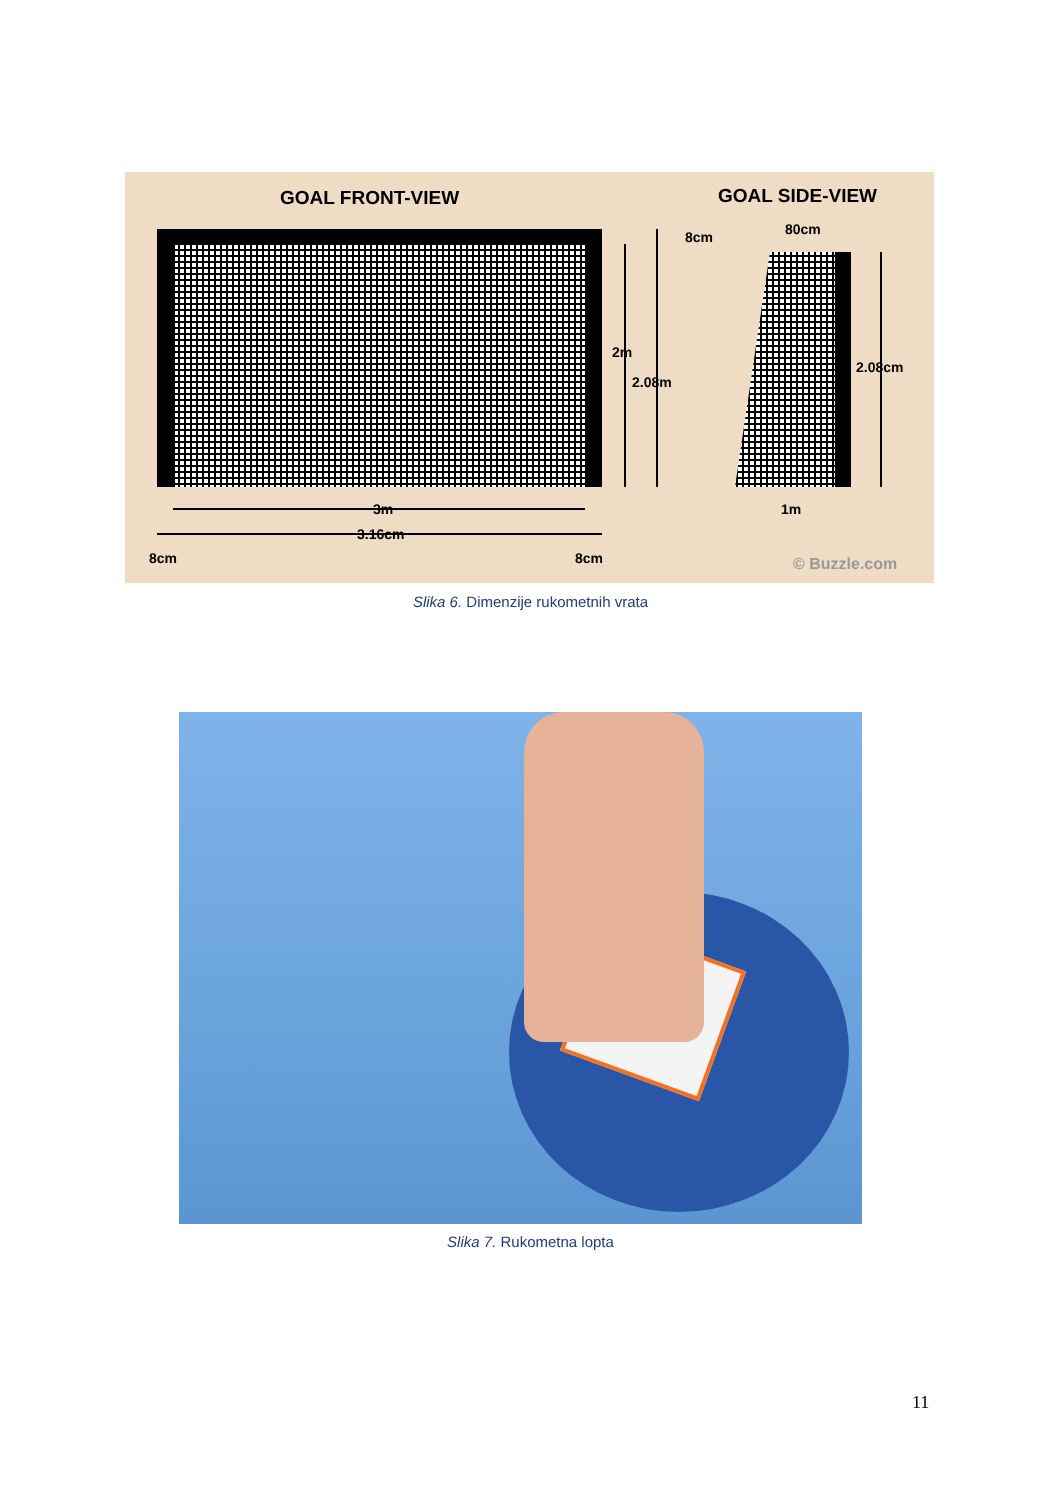GOAL FRONT-VIEW
GOAL SIDE-VIEW
8cm
80cm
2m
2.08m
2.08cm
3m
3.16cm
1m
8cm
8cm
© Buzzle.com
Slika 6. Dimenzije rukometnih vrata
Slika 7. Rukometna lopta
11